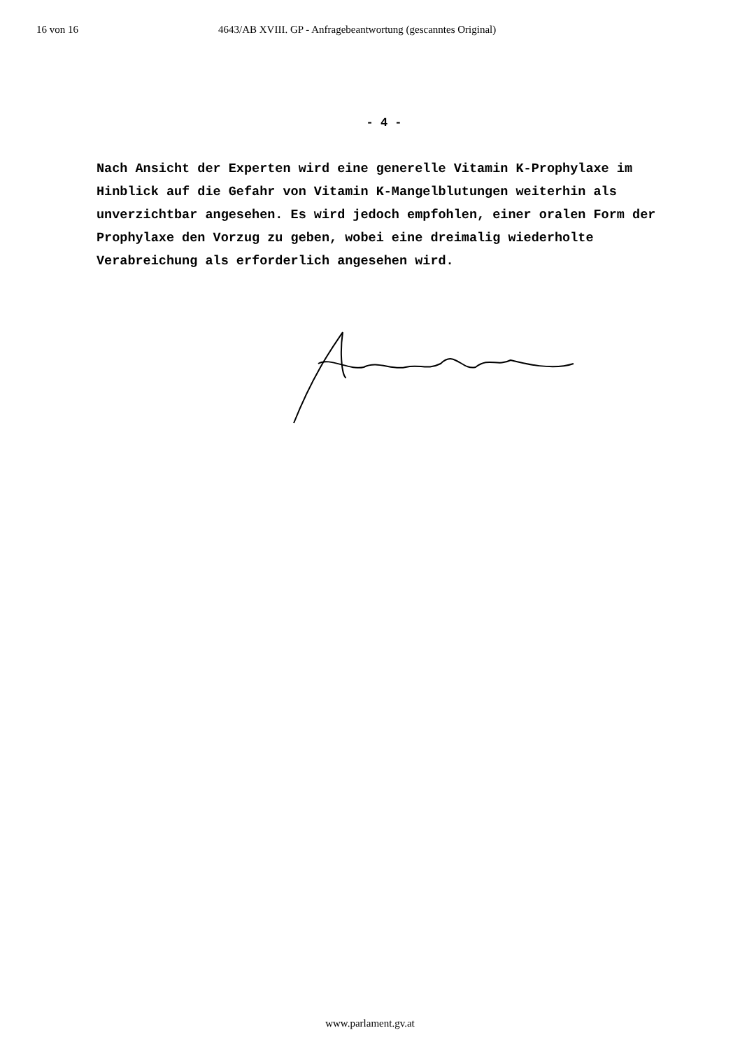16 von 16 4643/AB XVIII. GP - Anfragebeantwortung (gescanntes Original)
- 4 -
Nach Ansicht der Experten wird eine generelle Vitamin K-Prophylaxe im Hinblick auf die Gefahr von Vitamin K-Mangelblutungen weiterhin als unverzichtbar angesehen. Es wird jedoch empfohlen, einer oralen Form der Prophylaxe den Vorzug zu geben, wobei eine dreimalig wiederholte Verabreichung als erforderlich angesehen wird.
www.parlament.gv.at